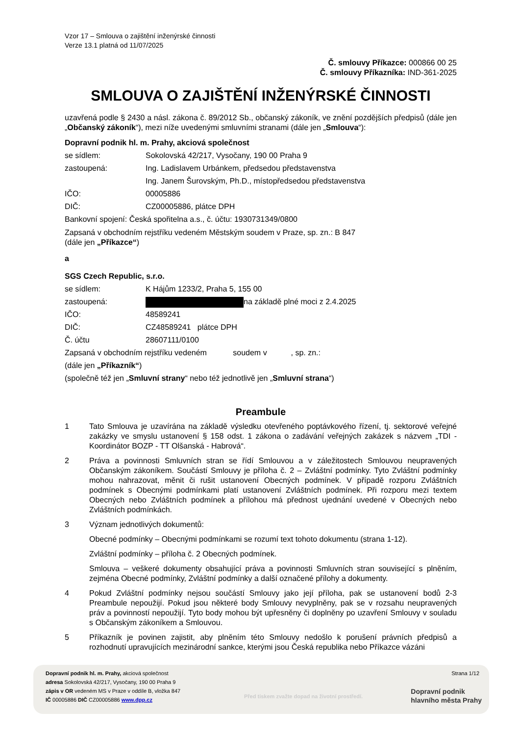Vzor 17 – Smlouva o zajištění inženýrské činnosti
Verze 13.1 platná od 11/07/2025
Č. smlouvy Příkazce: 000866 00 25
Č. smlouvy Příkazníka: IND-361-2025
SMLOUVA O ZAJIŠTĚNÍ INŽENÝRSKÉ ČINNOSTI
uzavřená podle § 2430 a násl. zákona č. 89/2012 Sb., občanský zákoník, ve znění pozdějších předpisů (dále jen „Občanský zákoník“), mezi níže uvedenými smluvními stranami (dále jen „Smlouva“):
Dopravní podnik hl. m. Prahy, akciová společnost
se sídlem: Sokolovská 42/217, Vysočany, 190 00 Praha 9
zastoupená: Ing. Ladislavem Urbánkem, předsedou představenstva
Ing. Janem Šurovským, Ph.D., místopředsedou představenstva
IČO: 00005886
DIČ: CZ00005886, plátce DPH
Bankovní spojení: Česká spořitelna a.s., č. účtu: 1930731349/0800
Zapsaná v obchodním rejstříku vedeném Městským soudem v Praze, sp. zn.: B 847
(dále jen „Příkazce“)
a
SGS Czech Republic, s.r.o.
se sídlem: K Hájům 1233/2, Praha 5, 155 00
zastoupená: na základě plné moci z 2.4.2025
IČO: 48589241
DIČ: CZ48589241 plátce DPH
Č. účtu 28607111/0100
Zapsaná v obchodním rejstříku vedeném soudem v , sp. zn.:
(dále jen „Příkazník“)
(společně též jen „Smluvní strany“ nebo též jednotlivě jen „Smluvní strana“)
Preambule
1 Tato Smlouva je uzavírána na základě výsledku otevřeného poptávkového řízení, tj. sektorové veřejné zakázky ve smyslu ustanovení § 158 odst. 1 zákona o zadávání veřejných zakázek s názvem „TDI - Koordinátor BOZP - TT Olšanská - Habrová“.
2 Práva a povinnosti Smluvních stran se řídí Smlouvou a v záležitostech Smlouvou neupravených Občanským zákoníkem. Součástí Smlouvy je příloha č. 2 – Zvláštní podmínky. Tyto Zvláštní podmínky mohou nahrazovat, měnit či rušit ustanovení Obecných podmínek. V případě rozporu Zvláštních podmínek s Obecnými podmínkami platí ustanovení Zvláštních podmínek. Při rozporu mezi textem Obecných nebo Zvláštních podmínek a přílohou má přednost ujednání uvedené v Obecných nebo Zvláštních podmínkách.
3 Význam jednotlivých dokumentů:
Obecné podmínky – Obecnými podmínkami se rozumí text tohoto dokumentu (strana 1-12).
Zvláštní podmínky – příloha č. 2 Obecných podmínek.
Smlouva – veškeré dokumenty obsahující práva a povinnosti Smluvních stran související s plněním, zejména Obecné podmínky, Zvláštní podmínky a další označené přílohy a dokumenty.
4 Pokud Zvláštní podmínky nejsou součástí Smlouvy jako její příloha, pak se ustanovení bodů 2-3 Preambule nepoužijí. Pokud jsou některé body Smlouvy nevyplněny, pak se v rozsahu neupravených práv a povinností nepoužijí. Tyto body mohou být upřesněny či doplněny po uzavření Smlouvy v souladu s Občanským zákoníkem a Smlouvou.
5 Příkazník je povinen zajistit, aby plněním této Smlouvy nedošlo k porušení právních předpisů a rozhodnutí upravujících mezinárodní sankce, kterými jsou Česká republika nebo Příkazce vázáni
Dopravní podnik hl. m. Prahy, akciová společnost
adresa Sokolovská 42/217, Vysočany, 190 00 Praha 9
zápis v OR vedeném MS v Praze v oddíle B, vložka 847
IČ 00005886 DIČ CZ00005886 www.dpp.cz
Strana 1/12
Před tiskem zvažte dopad na životní prostředí.
Dopravní podnik
hlavního města Prahy